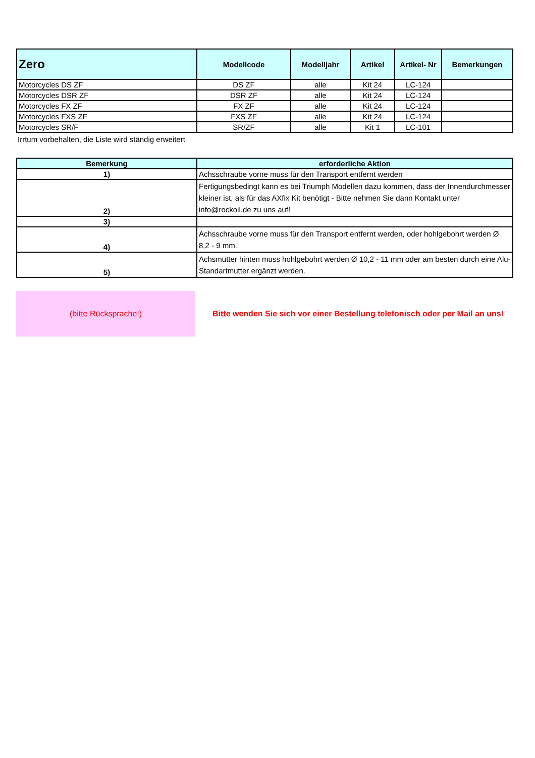| Zero | Modellcode | Modelljahr | Artikel | Artikel- Nr | Bemerkungen |
| --- | --- | --- | --- | --- | --- |
| Motorcycles DS ZF | DS ZF | alle | Kit 24 | LC-124 | |
| Motorcycles DSR ZF | DSR ZF | alle | Kit 24 | LC-124 | |
| Motorcycles FX ZF | FX ZF | alle | Kit 24 | LC-124 | |
| Motorcycles FXS ZF | FXS ZF | alle | Kit 24 | LC-124 | |
| Motorcycles SR/F | SR/ZF | alle | Kit 1 | LC-101 | |
Irrtum vorbehalten, die Liste wird ständig erweitert
| Bemerkung | erforderliche Aktion |
| --- | --- |
| 1) | Achsschraube vorne muss für den Transport entfernt werden |
| 2) | Fertigungsbedingt kann es bei Triumph Modellen dazu kommen, dass der Innendurchmesser kleiner ist, als für das AXfix Kit benötigt - Bitte nehmen Sie dann Kontakt unter info@rockoil.de zu uns auf! |
| 3) | |
| 4) | Achsschraube vorne muss für den Transport entfernt werden, oder hohlgebohrt werden Ø 8,2 - 9 mm. |
| 5) | Achsmutter hinten muss hohlgebohrt werden Ø 10,2 - 11 mm oder am besten durch eine Alu-Standartmutter ergänzt werden. |
(bitte Rücksprache!)
Bitte wenden Sie sich vor einer Bestellung telefonisch oder per Mail an uns!